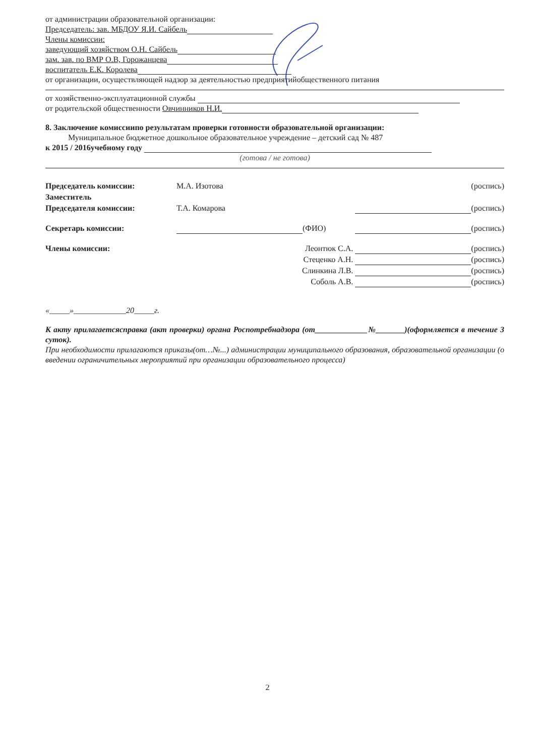от администрации образовательной организации:
Председатель: зав. МБДОУ Я.И. Сайбель
Члены комиссии:
заведующий хозяйством О.Н. Сайбель
зам. зав. по ВМР О.В, Горожанцева
воспитатель Е.К. Королева
от организации, осуществляющей надзор за деятельностью предприятийобщественного питания
от хозяйственно-эксплуатационной службы
от родительской общественности Овчинников Н.И.
8. Заключение комиссиипо результатам проверки готовности образовательной организации:
Муниципальное бюджетное дошкольное образовательное учреждение – детский сад № 487
к 2015 / 2016учебному году
(готова / не готова)
Председатель комиссии: М.А. Изотова (роспись)
Заместитель
Председателя комиссии:
Т.А. Комарова
(роспись)
Секретарь комиссии: (ФИО) (роспись)
Члены комиссии: Леонтюк С.А. (роспись)
Стеценко А.Н. (роспись)
Слинкина Л.В. (роспись)
Соболь А.В. (роспись)
«_____»_____________20_____г.
К акту прилагаетсясправка (акт проверки) органа Роспотребнадзора (от_____________№_______)(оформляется в течение 3 суток).
При необходимости прилагаются приказы(от…№...) администрации муниципального образования, образовательной организации (о введении ограничительных мероприятий при организации образовательного процесса)
2